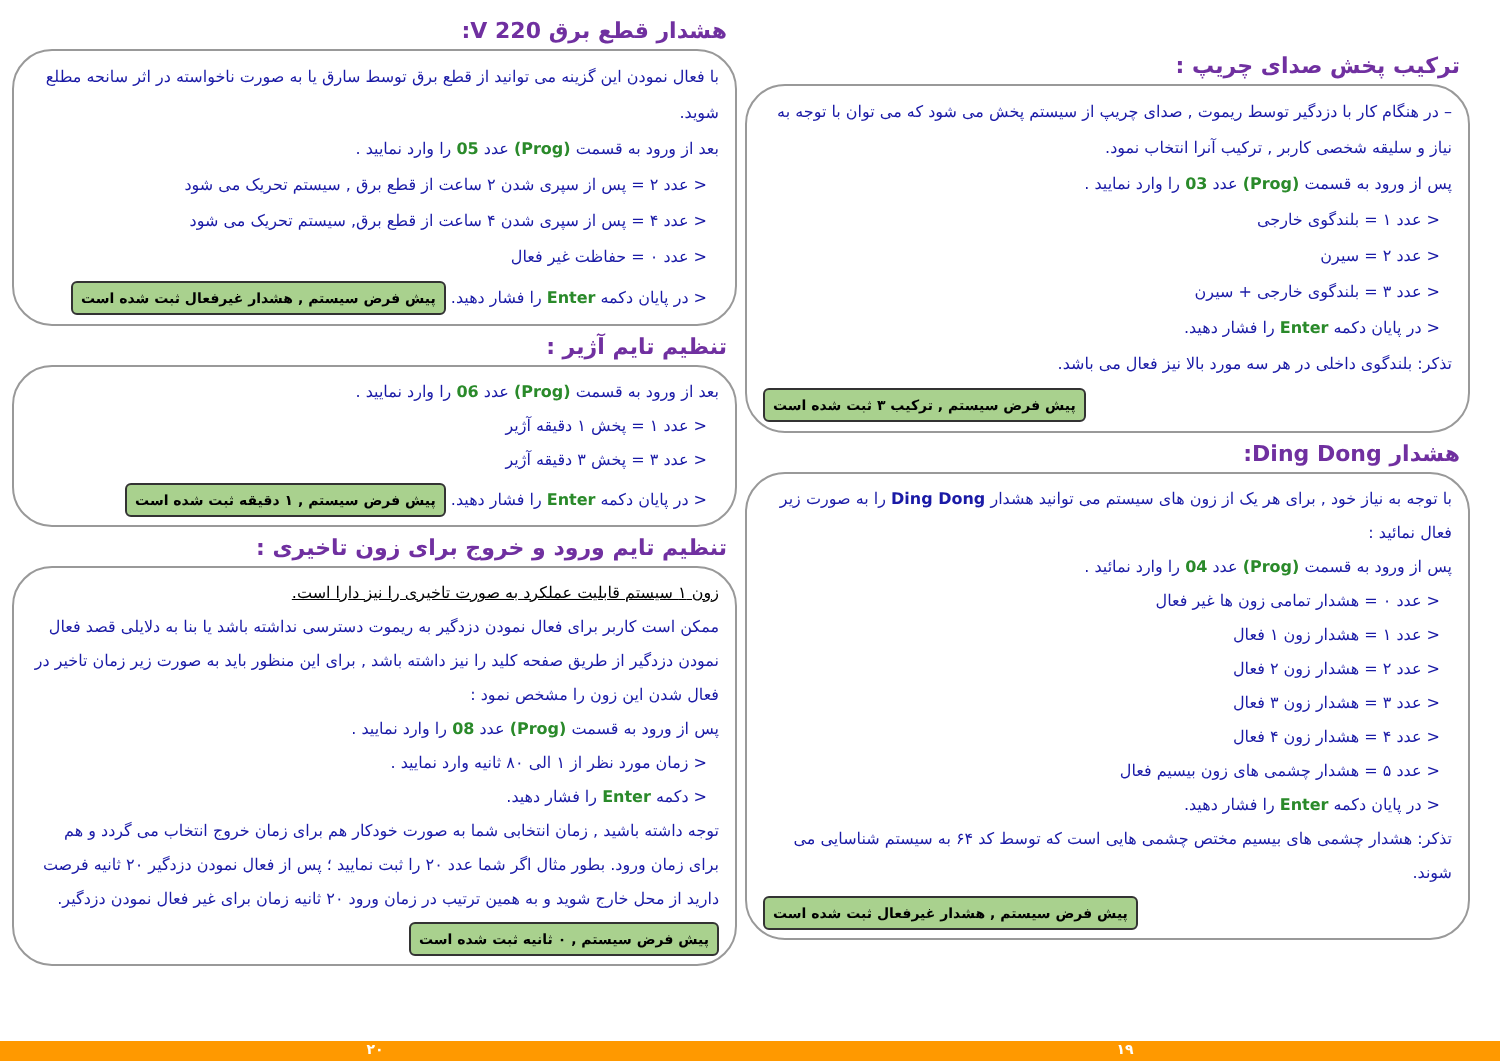ترکیب پخش صدای چریپ :
– در هنگام کار با دزدگیر توسط ریموت , صدای چریپ از سیستم پخش می شود که می توان با توجه به نیاز و سلیقه شخصی کاربر , ترکیب آنرا انتخاب نمود.
پس از ورود به قسمت (Prog) عدد 03 را وارد نمایید .
< عدد ۱ = بلندگوی خارجی
< عدد ۲ = سیرن
< عدد ۳ = بلندگوی خارجی + سیرن
< در پایان دکمه Enter را فشار دهید.
تذکر: بلندگوی داخلی در هر سه مورد بالا نیز فعال می باشد.
پیش فرض سیستم , ترکیب ۳ ثبت شده است
هشدار Ding Dong:
با توجه به نیاز خود , برای هر یک از زون های سیستم می توانید هشدار Ding Dong را به صورت زیر فعال نمائید :
پس از ورود به قسمت (Prog) عدد 04 را وارد نمائید .
< عدد ۰ = هشدار تمامی زون ها غیر فعال
< عدد ۱ = هشدار زون ۱ فعال
< عدد ۲ = هشدار زون ۲ فعال
< عدد ۳ = هشدار زون ۳ فعال
< عدد ۴ = هشدار زون ۴ فعال
< عدد ۵ = هشدار چشمی های زون بیسیم فعال
< در پایان دکمه Enter را فشار دهید.
تذکر: هشدار چشمی های بیسیم مختص چشمی هایی است که توسط کد ۶۴ به سیستم شناسایی می شوند.
پیش فرض سیستم , هشدار غیرفعال ثبت شده است
هشدار قطع برق 220 V:
با فعال نمودن این گزینه می توانید از قطع برق توسط سارق یا به صورت ناخواسته در اثر سانحه مطلع شوید.
بعد از ورود به قسمت (Prog) عدد 05 را وارد نمایید .
< عدد ۲ = پس از سپری شدن ۲ ساعت از قطع برق , سیستم تحریک می شود
< عدد ۴ = پس از سپری شدن ۴ ساعت از قطع برق, سیستم تحریک می شود
< عدد ۰ = حفاظت غیر فعال
< در پایان دکمه Enter را فشار دهید. پیش فرض سیستم , هشدار غیرفعال ثبت شده است
تنظیم تایم آژیر :
بعد از ورود به قسمت (Prog) عدد 06 را وارد نمایید .
< عدد ۱ = پخش ۱ دقیقه آژیر
< عدد ۳ = پخش ۳ دقیقه آژیر
< در پایان دکمه Enter را فشار دهید. پیش فرض سیستم , ۱ دقیقه ثبت شده است
تنظیم تایم ورود و خروج برای زون تاخیری :
زون ۱ سیستم قابلیت عملکرد به صورت تاخیری را نیز دارا است.
ممکن است کاربر برای فعال نمودن دزدگیر به ریموت دسترسی نداشته باشد یا بنا به دلایلی قصد فعال نمودن دزدگیر از طریق صفحه کلید را نیز داشته باشد , برای این منظور باید به صورت زیر زمان تاخیر در فعال شدن این زون را مشخص نمود :
پس از ورود به قسمت (Prog) عدد 08 را وارد نمایید .
< زمان مورد نظر از ۱ الی ۸۰ ثانیه وارد نمایید .
< دکمه Enter را فشار دهید.
توجه داشته باشید , زمان انتخابی شما به صورت خودکار هم برای زمان خروج انتخاب می گردد و هم برای زمان ورود. بطور مثال اگر شما عدد ۲۰ را ثبت نمایید ؛ پس از فعال نمودن دزدگیر ۲۰ ثانیه فرصت دارید از محل خارج شوید و به همین ترتیب در زمان ورود ۲۰ ثانیه زمان برای غیر فعال نمودن دزدگیر. پیش فرض سیستم , ۰ ثانیه ثبت شده است
۱۹ ۲۰